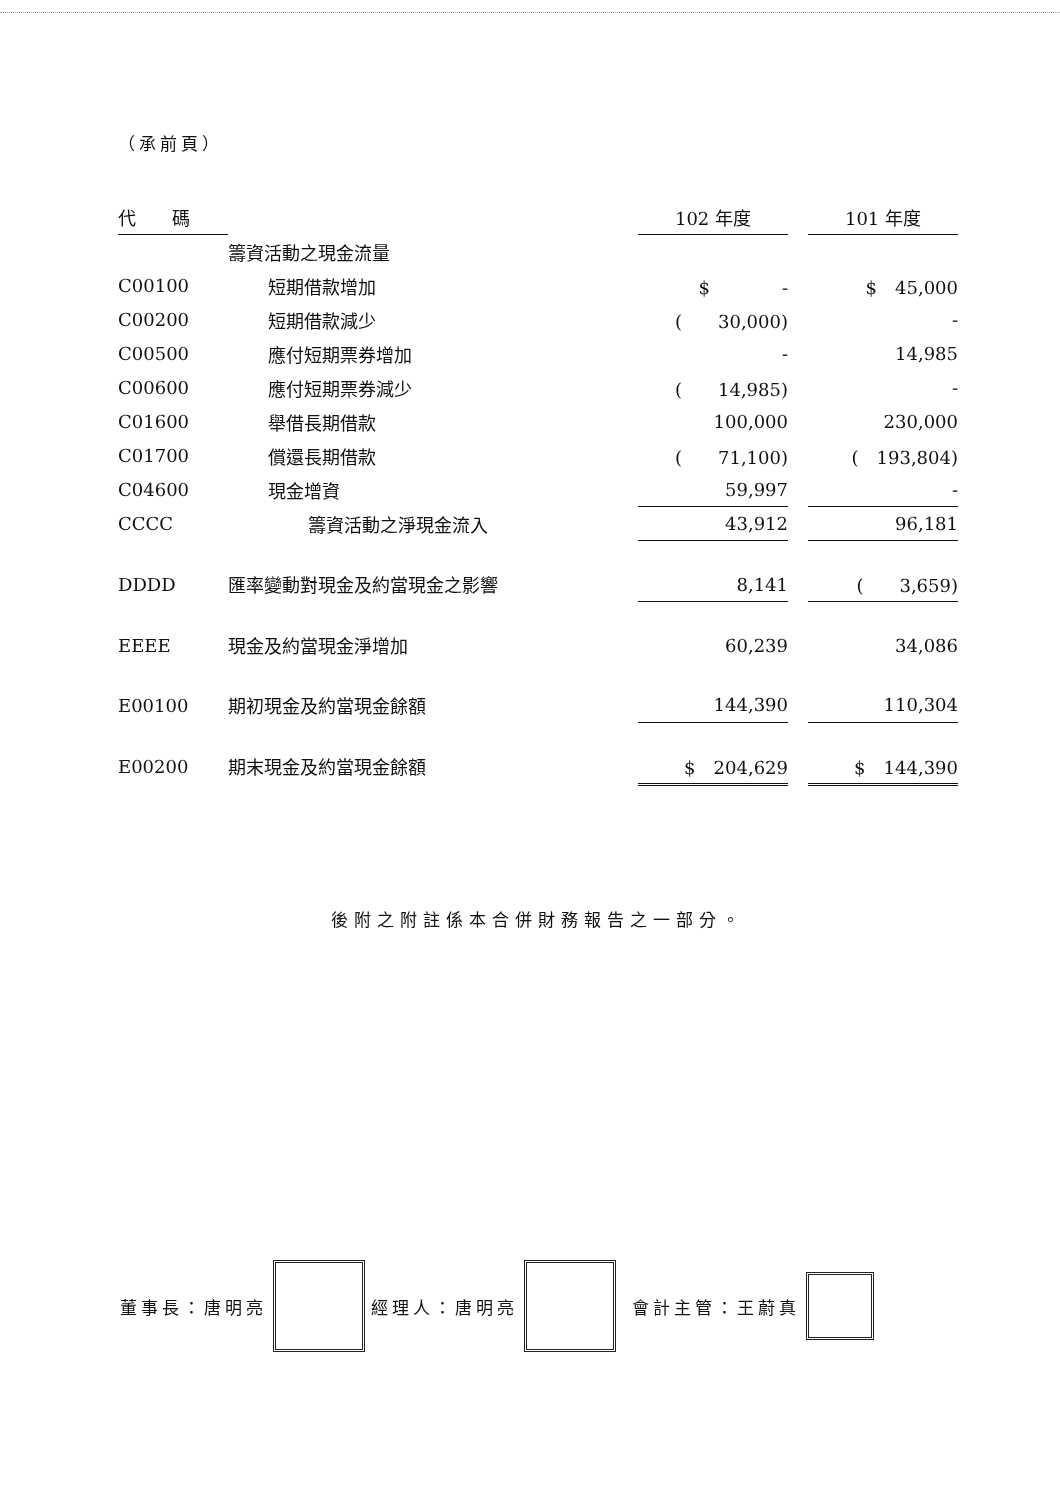（承前頁）
| 代 碼 | | 102 年度 | | 101 年度 |
| --- | --- | --- | --- | --- |
| | 籌資活動之現金流量 | | | |
| C00100 | 短期借款增加 | $ - | | $ 45,000 |
| C00200 | 短期借款減少 | ( 30,000) | | - |
| C00500 | 應付短期票券增加 | - | | 14,985 |
| C00600 | 應付短期票券減少 | ( 14,985) | | - |
| C01600 | 舉借長期借款 | 100,000 | | 230,000 |
| C01700 | 償還長期借款 | ( 71,100) | | ( 193,804) |
| C04600 | 現金增資 | 59,997 | | - |
| CCCC | 籌資活動之淨現金流入 | 43,912 | | 96,181 |
| DDDD | 匯率變動對現金及約當現金之影響 | 8,141 | | ( 3,659) |
| EEEE | 現金及約當現金淨增加 | 60,239 | | 34,086 |
| E00100 | 期初現金及約當現金餘額 | 144,390 | | 110,304 |
| E00200 | 期末現金及約當現金餘額 | $ 204,629 | | $ 144,390 |
後附之附註係本合併財務報告之一部分。
董事長：唐明亮 經理人：唐明亮 會計主管：王蔚真